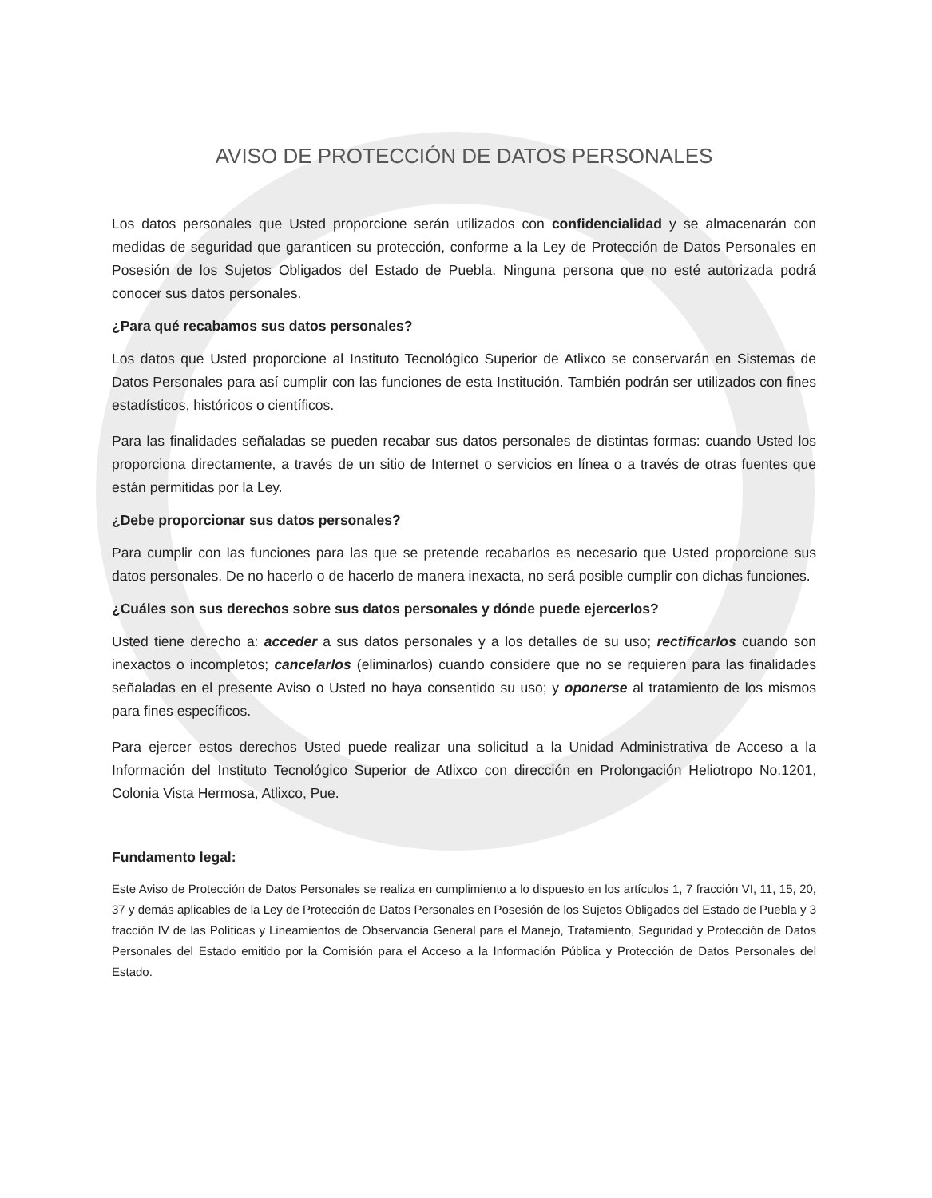AVISO DE PROTECCIÓN DE DATOS PERSONALES
Los datos personales que Usted proporcione serán utilizados con confidencialidad y se almacenarán con medidas de seguridad que garanticen su protección, conforme a la Ley de Protección de Datos Personales en Posesión de los Sujetos Obligados del Estado de Puebla. Ninguna persona que no esté autorizada podrá conocer sus datos personales.
¿Para qué recabamos sus datos personales?
Los datos que Usted proporcione al Instituto Tecnológico Superior de Atlixco se conservarán en Sistemas de Datos Personales para así cumplir con las funciones de esta Institución. También podrán ser utilizados con fines estadísticos, históricos o científicos.
Para las finalidades señaladas se pueden recabar sus datos personales de distintas formas: cuando Usted los proporciona directamente, a través de un sitio de Internet o servicios en línea o a través de otras fuentes que están permitidas por la Ley.
¿Debe proporcionar sus datos personales?
Para cumplir con las funciones para las que se pretende recabarlos es necesario que Usted proporcione sus datos personales. De no hacerlo o de hacerlo de manera inexacta, no será posible cumplir con dichas funciones.
¿Cuáles son sus derechos sobre sus datos personales y dónde puede ejercerlos?
Usted tiene derecho a: acceder a sus datos personales y a los detalles de su uso; rectificarlos cuando son inexactos o incompletos; cancelarlos (eliminarlos) cuando considere que no se requieren para las finalidades señaladas en el presente Aviso o Usted no haya consentido su uso; y oponerse al tratamiento de los mismos para fines específicos.
Para ejercer estos derechos Usted puede realizar una solicitud a la Unidad Administrativa de Acceso a la Información del Instituto Tecnológico Superior de Atlixco con dirección en Prolongación Heliotropo No.1201, Colonia Vista Hermosa, Atlixco, Pue.
Fundamento legal:
Este Aviso de Protección de Datos Personales se realiza en cumplimiento a lo dispuesto en los artículos 1, 7 fracción VI, 11, 15, 20, 37 y demás aplicables de la Ley de Protección de Datos Personales en Posesión de los Sujetos Obligados del Estado de Puebla y 3 fracción IV de las Políticas y Lineamientos de Observancia General para el Manejo, Tratamiento, Seguridad y Protección de Datos Personales del Estado emitido por la Comisión para el Acceso a la Información Pública y Protección de Datos Personales del Estado.